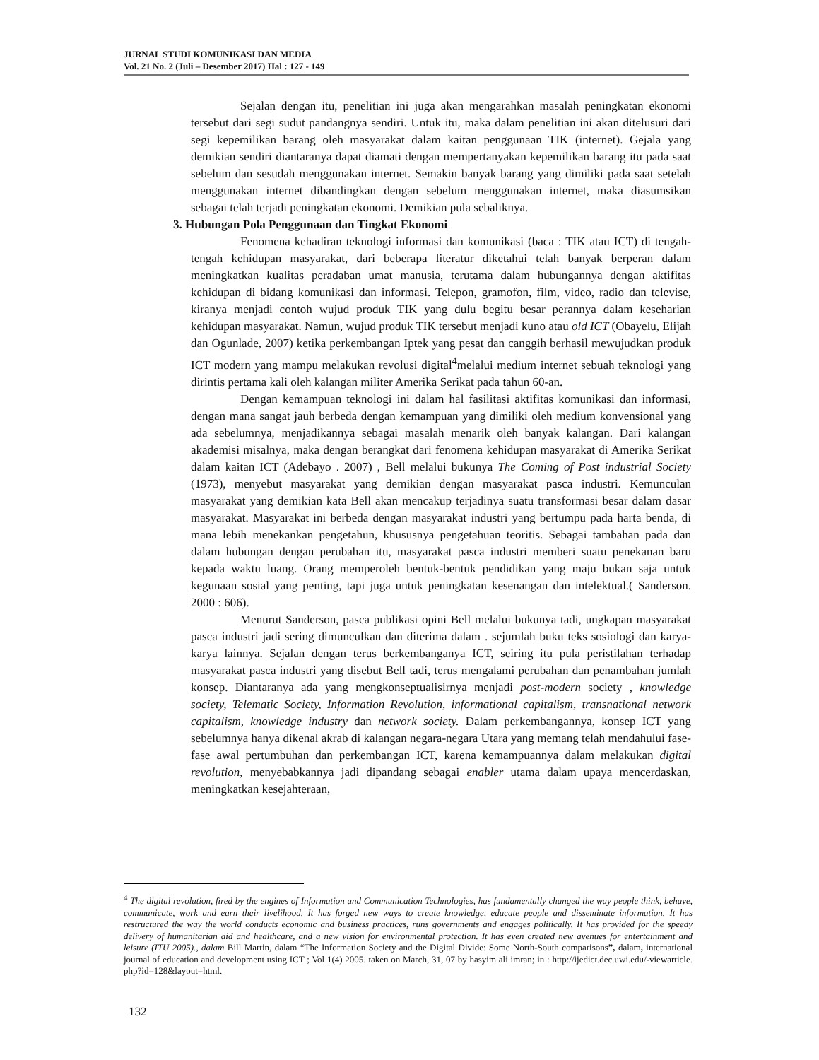JURNAL STUDI KOMUNIKASI DAN MEDIA
Vol. 21 No. 2 (Juli – Desember 2017) Hal : 127 - 149
Sejalan dengan itu, penelitian ini juga akan mengarahkan masalah peningkatan ekonomi tersebut dari segi sudut pandangnya sendiri. Untuk itu, maka dalam penelitian ini akan ditelusuri dari segi kepemilikan barang oleh masyarakat dalam kaitan penggunaan TIK (internet). Gejala yang demikian sendiri diantaranya dapat diamati dengan mempertanyakan kepemilikan barang itu pada saat sebelum dan sesudah menggunakan internet. Semakin banyak barang yang dimiliki pada saat setelah menggunakan internet dibandingkan dengan sebelum menggunakan internet, maka diasumsikan sebagai telah terjadi peningkatan ekonomi. Demikian pula sebaliknya.
3. Hubungan Pola Penggunaan dan Tingkat Ekonomi
Fenomena kehadiran teknologi informasi dan komunikasi (baca : TIK atau ICT) di tengah-tengah kehidupan masyarakat, dari beberapa literatur diketahui telah banyak berperan dalam meningkatkan kualitas peradaban umat manusia, terutama dalam hubungannya dengan aktifitas kehidupan di bidang komunikasi dan informasi. Telepon, gramofon, film, video, radio dan televise, kiranya menjadi contoh wujud produk TIK yang dulu begitu besar perannya dalam keseharian kehidupan masyarakat. Namun, wujud produk TIK tersebut menjadi kuno atau old ICT (Obayelu, Elijah dan Ogunlade, 2007) ketika perkembangan Iptek yang pesat dan canggih berhasil mewujudkan produk ICT modern yang mampu melakukan revolusi digital<sup>4</sup>melalui medium internet sebuah teknologi yang dirintis pertama kali oleh kalangan militer Amerika Serikat pada tahun 60-an.
Dengan kemampuan teknologi ini dalam hal fasilitasi aktifitas komunikasi dan informasi, dengan mana sangat jauh berbeda dengan kemampuan yang dimiliki oleh medium konvensional yang ada sebelumnya, menjadikannya sebagai masalah menarik oleh banyak kalangan. Dari kalangan akademisi misalnya, maka dengan berangkat dari fenomena kehidupan masyarakat di Amerika Serikat dalam kaitan ICT (Adebayo . 2007) , Bell melalui bukunya The Coming of Post industrial Society (1973), menyebut masyarakat yang demikian dengan masyarakat pasca industri. Kemunculan masyarakat yang demikian kata Bell akan mencakup terjadinya suatu transformasi besar dalam dasar masyarakat. Masyarakat ini berbeda dengan masyarakat industri yang bertumpu pada harta benda, di mana lebih menekankan pengetahun, khususnya pengetahuan teoritis. Sebagai tambahan pada dan dalam hubungan dengan perubahan itu, masyarakat pasca industri memberi suatu penekanan baru kepada waktu luang. Orang memperoleh bentuk-bentuk pendidikan yang maju bukan saja untuk kegunaan sosial yang penting, tapi juga untuk peningkatan kesenangan dan intelektual.( Sanderson. 2000 : 606).
Menurut Sanderson, pasca publikasi opini Bell melalui bukunya tadi, ungkapan masyarakat pasca industri jadi sering dimunculkan dan diterima dalam . sejumlah buku teks sosiologi dan karya-karya lainnya. Sejalan dengan terus berkembanganya ICT, seiring itu pula peristilahan terhadap masyarakat pasca industri yang disebut Bell tadi, terus mengalami perubahan dan penambahan jumlah konsep. Diantaranya ada yang mengkonseptualisirnya menjadi post-modern society , knowledge society, Telematic Society, Information Revolution, informational capitalism, transnational network capitalism, knowledge industry dan network society. Dalam perkembangannya, konsep ICT yang sebelumnya hanya dikenal akrab di kalangan negara-negara Utara yang memang telah mendahului fase-fase awal pertumbuhan dan perkembangan ICT, karena kemampuannya dalam melakukan digital revolution, menyebabkannya jadi dipandang sebagai enabler utama dalam upaya mencerdaskan, meningkatkan kesejahteraan,
<sup>4</sup> The digital revolution, fired by the engines of Information and Communication Technologies, has fundamentally changed the way people think, behave, communicate, work and earn their livelihood. It has forged new ways to create knowledge, educate people and disseminate information. It has restructured the way the world conducts economic and business practices, runs governments and engages politically. It has provided for the speedy delivery of humanitarian aid and healthcare, and a new vision for environmental protection. It has even created new avenues for entertainment and leisure (ITU 2005)., dalam Bill Martin, dalam “The Information Society and the Digital Divide: Some North-South comparisons”, dalam, international journal of education and development using ICT ; Vol 1(4) 2005. taken on March, 31, 07 by hasyim ali imran; in : http://ijedict.dec.uwi.edu/-viewarticle. php?id=128&layout=html.
132